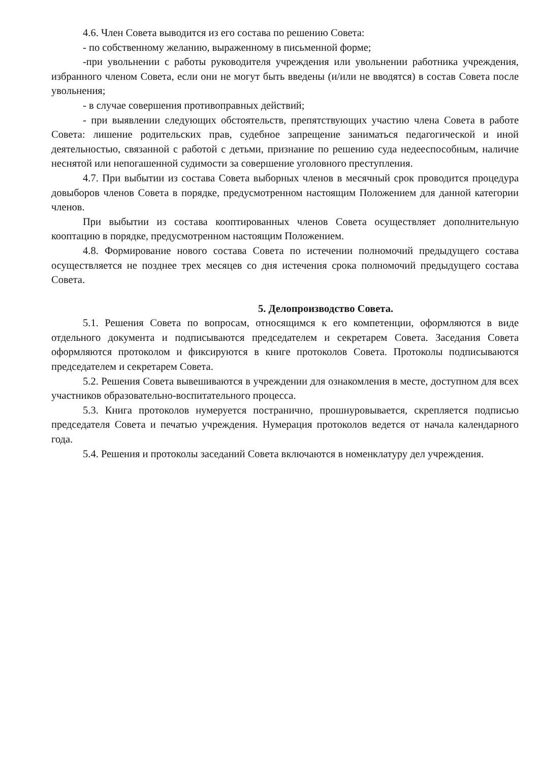4.6. Член Совета выводится из его состава по решению Совета:
- по собственному желанию, выраженному в письменной форме;
-при увольнении с работы руководителя учреждения или увольнении работника учреждения, избранного членом Совета, если они не могут быть введены (и/или не вводятся) в состав Совета после увольнения;
- в случае совершения противоправных действий;
- при выявлении следующих обстоятельств, препятствующих участию члена Совета в работе Совета: лишение родительских прав, судебное запрещение заниматься педагогической и иной деятельностью, связанной с работой с детьми, признание по решению суда недееспособным, наличие неснятой или непогашенной судимости за совершение уголовного преступления.
4.7. При выбытии из состава Совета выборных членов в месячный срок проводится процедура довыборов членов Совета в порядке, предусмотренном настоящим Положением для данной категории членов.
При выбытии из состава кооптированных членов Совета осуществляет дополнительную кооптацию в порядке, предусмотренном настоящим Положением.
4.8. Формирование нового состава Совета по истечении полномочий предыдущего состава осуществляется не позднее трех месяцев со дня истечения срока полномочий предыдущего состава Совета.
5. Делопроизводство Совета.
5.1. Решения Совета по вопросам, относящимся к его компетенции, оформляются в виде отдельного документа и подписываются председателем и секретарем Совета. Заседания Совета оформляются протоколом и фиксируются в книге протоколов Совета. Протоколы подписываются председателем и секретарем Совета.
5.2. Решения Совета вывешиваются в учреждении для ознакомления в месте, доступном для всех участников образовательно-воспитательного процесса.
5.3. Книга протоколов нумеруется постранично, прошнуровывается, скрепляется подписью председателя Совета и печатью учреждения. Нумерация протоколов ведется от начала календарного года.
5.4. Решения и протоколы заседаний Совета включаются в номенклатуру дел учреждения.